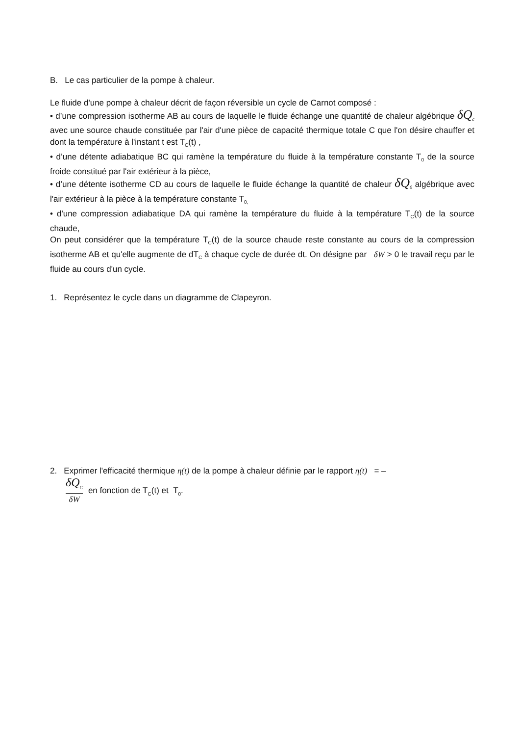B. Le cas particulier de la pompe à chaleur.
Le fluide d'une pompe à chaleur décrit de façon réversible un cycle de Carnot composé :
• d’une compression isotherme AB au cours de laquelle le fluide échange une quantité de chaleur algébrique δQ<sub>c</sub> avec une source chaude constituée par l'air d'une pièce de capacité thermique totale C que l'on désire chauffer et dont la température à l'instant t est T<sub>C</sub>(t) ,
• d’une détente adiabatique BC qui ramène la température du fluide à la température constante T<sub>0</sub> de la source froide constitué par l'air extérieur à la pièce,
• d’une détente isotherme CD au cours de laquelle le fluide échange la quantité de chaleur δQ<sub>0</sub> algébrique avec l'air extérieur à la pièce à la température constante T<sub>0,</sub>
• d'une compression adiabatique DA qui ramène la température du fluide à la température T<sub>C</sub>(t) de la source chaude,
On peut considérer que la température T<sub>C</sub>(t) de la source chaude reste constante au cours de la compression isotherme AB et qu'elle augmente de dT<sub>C</sub> à chaque cycle de durée dt. On désigne par δW > 0 le travail reçu par le fluide au cours d'un cycle.
1. Représentez le cycle dans un diagramme de Clapeyron.
2. Exprimer l'efficacité thermique η(t) de la pompe à chaleur définie par le rapport η(t) = –
δQ<sub>C</sub> δW en fonction de T<sub>C</sub>(t) et T<sub>0</sub>.